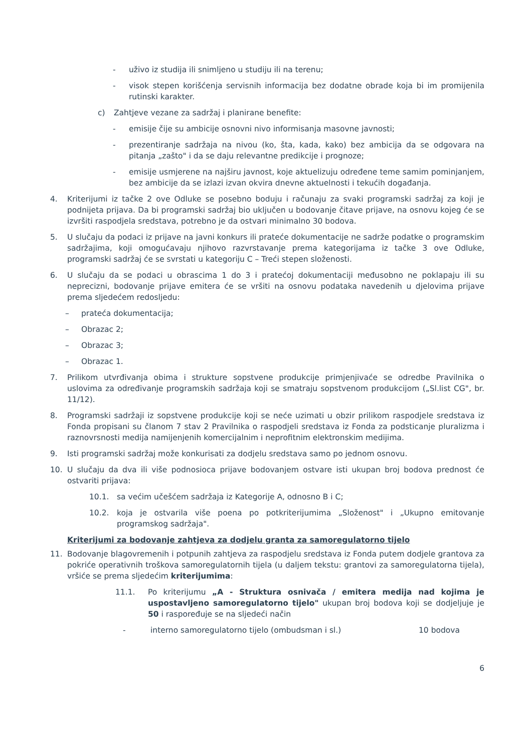- uživo iz studija ili snimljeno u studiju ili na terenu;
- visok stepen korišćenja servisnih informacija bez dodatne obrade koja bi im promijenila rutinski karakter.
c) Zahtjeve vezane za sadržaj i planirane benefite:
- emisije čije su ambicije osnovni nivo informisanja masovne javnosti;
- prezentiranje sadržaja na nivou (ko, šta, kada, kako) bez ambicija da se odgovara na pitanja „zašto" i da se daju relevantne predikcije i prognoze;
- emisije usmjerene na najširu javnost, koje aktuelizuju određene teme samim pominjanjem, bez ambicije da se izlazi izvan okvira dnevne aktuelnosti i tekućih događanja.
4. Kriterijumi iz tačke 2 ove Odluke se posebno boduju i računaju za svaki programski sadržaj za koji je podnijeta prijava. Da bi programski sadržaj bio uključen u bodovanje čitave prijave, na osnovu kojeg će se izvršiti raspodjela sredstava, potrebno je da ostvari minimalno 30 bodova.
5. U slučaju da podaci iz prijave na javni konkurs ili prateće dokumentacije ne sadrže podatke o programskim sadržajima, koji omogućavaju njihovo razvrstavanje prema kategorijama iz tačke 3 ove Odluke, programski sadržaj će se svrstati u kategoriju C – Treći stepen složenosti.
6. U slučaju da se podaci u obrascima 1 do 3 i pratećoj dokumentaciji međusobno ne poklapaju ili su neprecizni, bodovanje prijave emitera će se vršiti na osnovu podataka navedenih u djelovima prijave prema sljedećem redosljedu:
– prateća dokumentacija;
– Obrazac 2;
– Obrazac 3;
– Obrazac 1.
7. Prilikom utvrđivanja obima i strukture sopstvene produkcije primjenjivaće se odredbe Pravilnika o uslovima za određivanje programskih sadržaja koji se smatraju sopstvenom produkcijom („Sl.list CG", br. 11/12).
8. Programski sadržaji iz sopstvene produkcije koji se neće uzimati u obzir prilikom raspodjele sredstava iz Fonda propisani su članom 7 stav 2 Pravilnika o raspodjeli sredstava iz Fonda za podsticanje pluralizma i raznovrsnosti medija namijenjenih komercijalnim i neprofitnim elektronskim medijima.
9. Isti programski sadržaj može konkurisati za dodjelu sredstava samo po jednom osnovu.
10. U slučaju da dva ili više podnosioca prijave bodovanjem ostvare isti ukupan broj bodova prednost će ostvariti prijava:
10.1. sa većim učešćem sadržaja iz Kategorije A, odnosno B i C;
10.2. koja je ostvarila više poena po potkriterijumima „Složenost" i „Ukupno emitovanje programskog sadržaja".
Kriterijumi za bodovanje zahtjeva za dodjelu granta za samoregulatorno tijelo
11. Bodovanje blagovremenih i potpunih zahtjeva za raspodjelu sredstava iz Fonda putem dodjele grantova za pokriće operativnih troškova samoregulatornih tijela (u daljem tekstu: grantovi za samoregulatorna tijela), vršiće se prema sljedećim kriterijumima:
11.1. Po kriterijumu „A - Struktura osnivača / emitera medija nad kojima je uspostavljeno samoregulatorno tijelo" ukupan broj bodova koji se dodjeljuje je 50 i raspoređuje se na sljedeći način
- interno samoregulatorno tijelo (ombudsman i sl.) 10 bodova
6